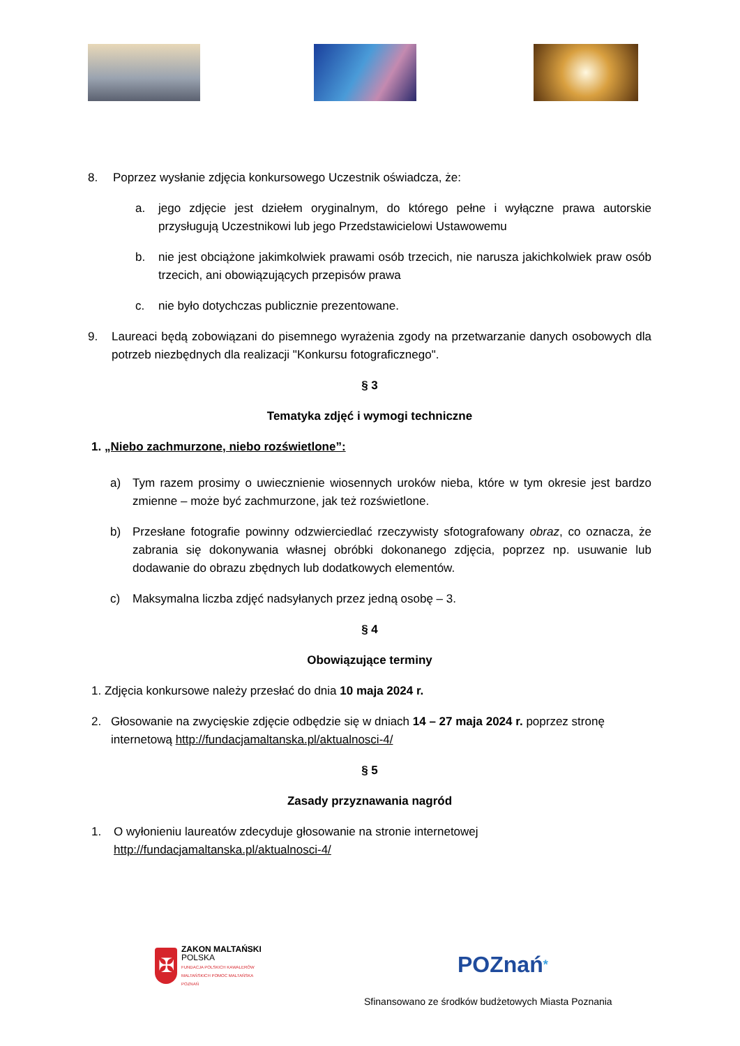8. Poprzez wysłanie zdjęcia konkursowego Uczestnik oświadcza, że:
a. jego zdjęcie jest dziełem oryginalnym, do którego pełne i wyłączne prawa autorskie przysługują Uczestnikowi lub jego Przedstawicielowi Ustawowemu
b. nie jest obciążone jakimkolwiek prawami osób trzecich, nie narusza jakichkolwiek praw osób trzecich, ani obowiązujących przepisów prawa
c. nie było dotychczas publicznie prezentowane.
9. Laureaci będą zobowiązani do pisemnego wyrażenia zgody na przetwarzanie danych osobowych dla potrzeb niezbędnych dla realizacji "Konkursu fotograficznego".
§ 3
Tematyka zdjęć i wymogi techniczne
1. „Niebo zachmurzone, niebo rozświetlone”:
a) Tym razem prosimy o uwiecznienie wiosennych uroków nieba, które w tym okresie jest bardzo zmienne – może być zachmurzone, jak też rozświetlone.
b) Przesłane fotografie powinny odzwierciedlać rzeczywisty sfotografowany obraz, co oznacza, że zabrania się dokonywania własnej obróbki dokonanego zdjęcia, poprzez np. usuwanie lub dodawanie do obrazu zbędnych lub dodatkowych elementów.
c) Maksymalna liczba zdjęć nadsyłanych przez jedną osobę – 3.
§ 4
Obowiązujące terminy
1. Zdjęcia konkursowe należy przesłać do dnia 10 maja 2024 r.
2. Głosowanie na zwycięskie zdjęcie odbędzie się w dniach 14 – 27 maja 2024 r. poprzez stronę internetową http://fundacjamaltanska.pl/aktualnosci-4/
§ 5
Zasady przyznawania nagród
1. O wyłonieniu laureatów zdecyduje głosowanie na stronie internetowej http://fundacjamaltanska.pl/aktualnosci-4/
✠
ZAKON MALTAŃSKI
POLSKA
FUNDACJA POLSKICH KAWALERÓW
MALTAŃSKICH POMOC MALTAŃSKA
POZNAŃ
POZnań*
Sfinansowano ze środków budżetowych Miasta Poznania